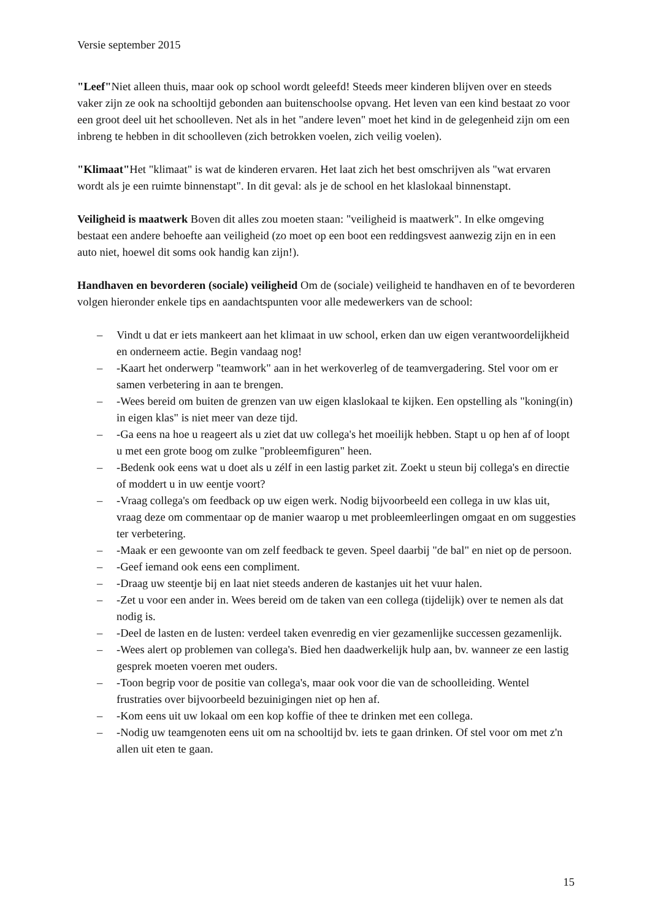Versie september 2015
"Leef"Niet alleen thuis, maar ook op school wordt geleefd! Steeds meer kinderen blijven over en steeds vaker zijn ze ook na schooltijd gebonden aan buitenschoolse opvang. Het leven van een kind bestaat zo voor een groot deel uit het schoolleven. Net als in het "andere leven" moet het kind in de gelegenheid zijn om een inbreng te hebben in dit schoolleven (zich betrokken voelen, zich veilig voelen).
"Klimaat"Het "klimaat" is wat de kinderen ervaren. Het laat zich het best omschrijven als "wat ervaren wordt als je een ruimte binnenstapt". In dit geval: als je de school en het klaslokaal binnenstapt.
Veiligheid is maatwerk Boven dit alles zou moeten staan: "veiligheid is maatwerk". In elke omgeving bestaat een andere behoefte aan veiligheid (zo moet op een boot een reddingsvest aanwezig zijn en in een auto niet, hoewel dit soms ook handig kan zijn!).
Handhaven en bevorderen (sociale) veiligheid Om de (sociale) veiligheid te handhaven en of te bevorderen volgen hieronder enkele tips en aandachtspunten voor alle medewerkers van de school:
– Vindt u dat er iets mankeert aan het klimaat in uw school, erken dan uw eigen verantwoordelijkheid en onderneem actie. Begin vandaag nog!
– -Kaart het onderwerp "teamwork" aan in het werkoverleg of de teamvergadering. Stel voor om er samen verbetering in aan te brengen.
– -Wees bereid om buiten de grenzen van uw eigen klaslokaal te kijken. Een opstelling als "koning(in) in eigen klas" is niet meer van deze tijd.
– -Ga eens na hoe u reageert als u ziet dat uw collega's het moeilijk hebben. Stapt u op hen af of loopt u met een grote boog om zulke "probleemfiguren" heen.
– -Bedenk ook eens wat u doet als u zélf in een lastig parket zit. Zoekt u steun bij collega's en directie of moddert u in uw eentje voort?
– -Vraag collega's om feedback op uw eigen werk. Nodig bijvoorbeeld een collega in uw klas uit, vraag deze om commentaar op de manier waarop u met probleemleerlingen omgaat en om suggesties ter verbetering.
– -Maak er een gewoonte van om zelf feedback te geven. Speel daarbij "de bal" en niet op de persoon.
– -Geef iemand ook eens een compliment.
– -Draag uw steentje bij en laat niet steeds anderen de kastanjes uit het vuur halen.
– -Zet u voor een ander in. Wees bereid om de taken van een collega (tijdelijk) over te nemen als dat nodig is.
– -Deel de lasten en de lusten: verdeel taken evenredig en vier gezamenlijke successen gezamenlijk.
– -Wees alert op problemen van collega's. Bied hen daadwerkelijk hulp aan, bv. wanneer ze een lastig gesprek moeten voeren met ouders.
– -Toon begrip voor de positie van collega's, maar ook voor die van de schoolleiding. Wentel frustraties over bijvoorbeeld bezuinigingen niet op hen af.
– -Kom eens uit uw lokaal om een kop koffie of thee te drinken met een collega.
– -Nodig uw teamgenoten eens uit om na schooltijd bv. iets te gaan drinken. Of stel voor om met z'n allen uit eten te gaan.
15